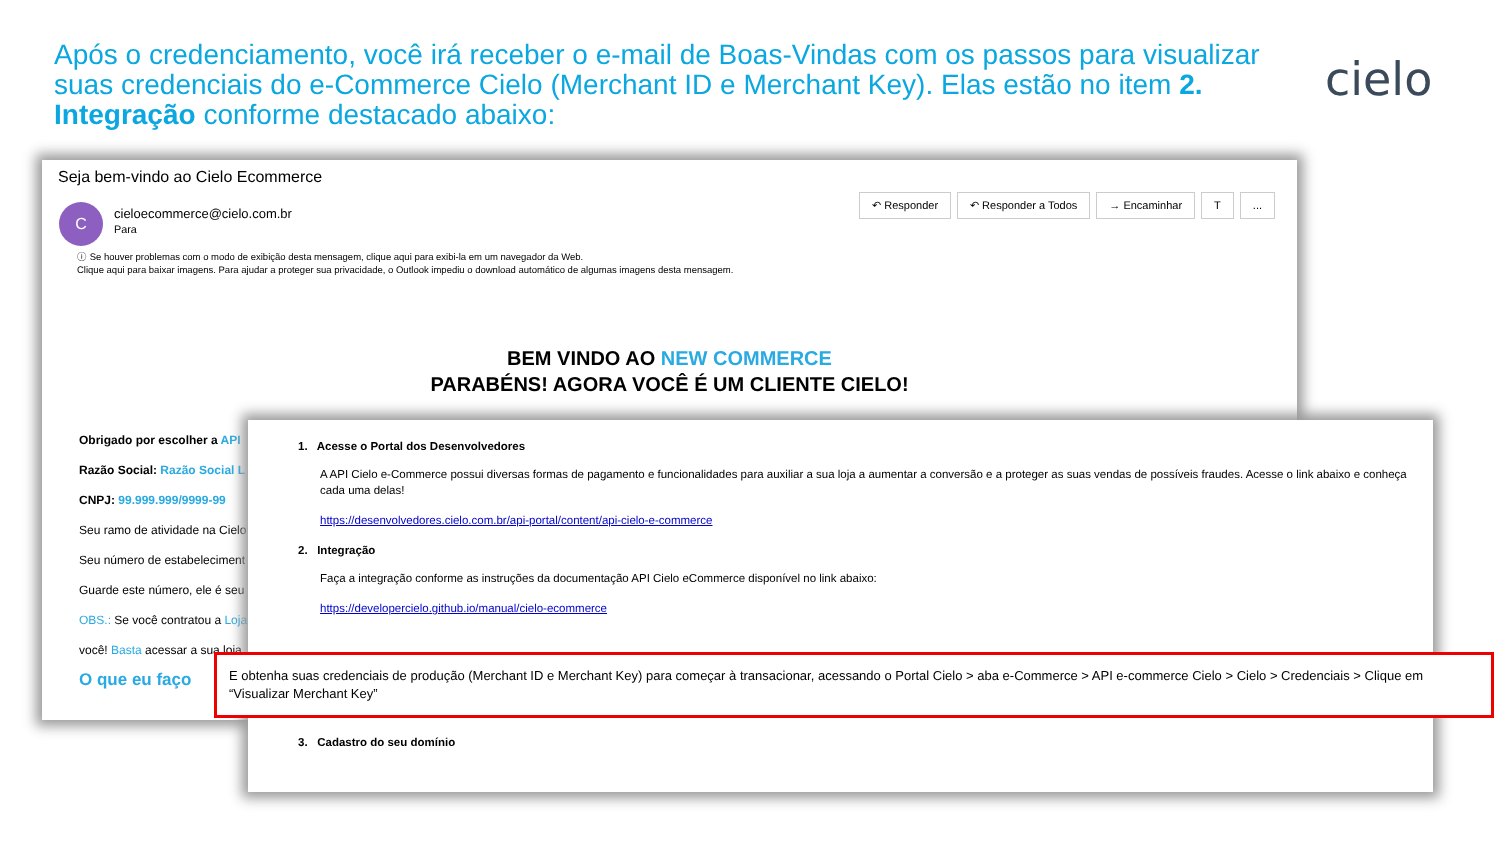Após o credenciamento, você irá receber o e-mail de Boas-Vindas com os passos para visualizar suas credenciais do e-Commerce Cielo (Merchant ID e Merchant Key). Elas estão no item 2. Integração conforme destacado abaixo:
cielo
Seja bem-vindo ao Cielo Ecommerce
C
cieloecommerce@cielo.com.br
Para
↶ Responder ↶ Responder a Todos → Encaminhar T...
ⓘ Se houver problemas com o modo de exibição desta mensagem, clique aqui para exibi-la em um navegador da Web.
Clique aqui para baixar imagens. Para ajudar a proteger sua privacidade, o Outlook impediu o download automático de algumas imagens desta mensagem.
BEM VINDO AO NEW COMMERCE
PARABÉNS! AGORA VOCÊ É UM CLIENTE CIELO!
Obrigado por escolher a API
Razão Social: Razão Social L
CNPJ: 99.999.999/9999-99
Seu ramo de atividade na Cielo
Seu número de estabeleciment
Guarde este número, ele é seu
OBS.: Se você contratou a Loja
você! Basta acessar a sua loja
O que eu faço
1. Acesse o Portal dos Desenvolvedores
A API Cielo e-Commerce possui diversas formas de pagamento e funcionalidades para auxiliar a sua loja a aumentar a conversão e a proteger as suas vendas de possíveis fraudes. Acesse o link abaixo e conheça cada uma delas!
https://desenvolvedores.cielo.com.br/api-portal/content/api-cielo-e-commerce
2. Integração
Faça a integração conforme as instruções da documentação API Cielo eCommerce disponível no link abaixo:
https://developercielo.github.io/manual/cielo-ecommerce
3. Cadastro do seu domínio
E obtenha suas credenciais de produção (Merchant ID e Merchant Key) para começar à transacionar, acessando o Portal Cielo > aba e-Commerce > API e-commerce Cielo > Cielo > Credenciais > Clique em “Visualizar Merchant Key”